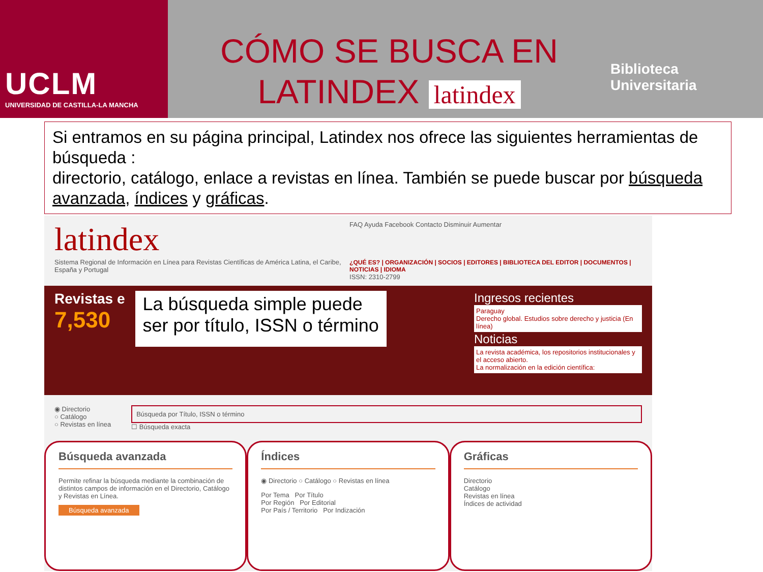UCLM
UNIVERSIDAD DE CASTILLA-LA MANCHA
CÓMO SE BUSCA EN
LATINDEX latindex
Biblioteca
Universitaria
Si entramos en su página principal, Latindex nos ofrece las siguientes herramientas de búsqueda :
directorio, catálogo, enlace a revistas en línea. También se puede buscar por búsqueda avanzada, índices y gráficas.
latindex
Sistema Regional de Información en Línea para Revistas Científicas de América Latina, el Caribe, España y Portugal
FAQ Ayuda Facebook Contacto Disminuir Aumentar
¿QUÉ ES? | ORGANIZACIÓN | SOCIOS | EDITORES | BIBLIOTECA DEL EDITOR | DOCUMENTOS | NOTICIAS | IDIOMA
ISSN: 2310-2799
Revistas e
7,530
La búsqueda simple puede
ser por título, ISSN o término
Ingresos recientes
Paraguay
Derecho global. Estudios sobre derecho y justicia (En línea)
Noticias
La revista académica, los repositorios institucionales y el acceso abierto.
La normalización en la edición científica:
◉ Directorio
○ Catálogo
○ Revistas en línea
Búsqueda por Título, ISSN o término
☐ Búsqueda exacta
Búsqueda avanzada
Permite refinar la búsqueda mediante la combinación de distintos campos de información en el Directorio, Catálogo y Revistas en Línea.
Búsqueda avanzada
Índices
◉ Directorio ○ Catálogo ○ Revistas en línea
Por Tema Por Título
Por Región Por Editorial
Por País / Territorio Por Indización
Gráficas
Directorio
Catálogo
Revistas en línea
Índices de actividad